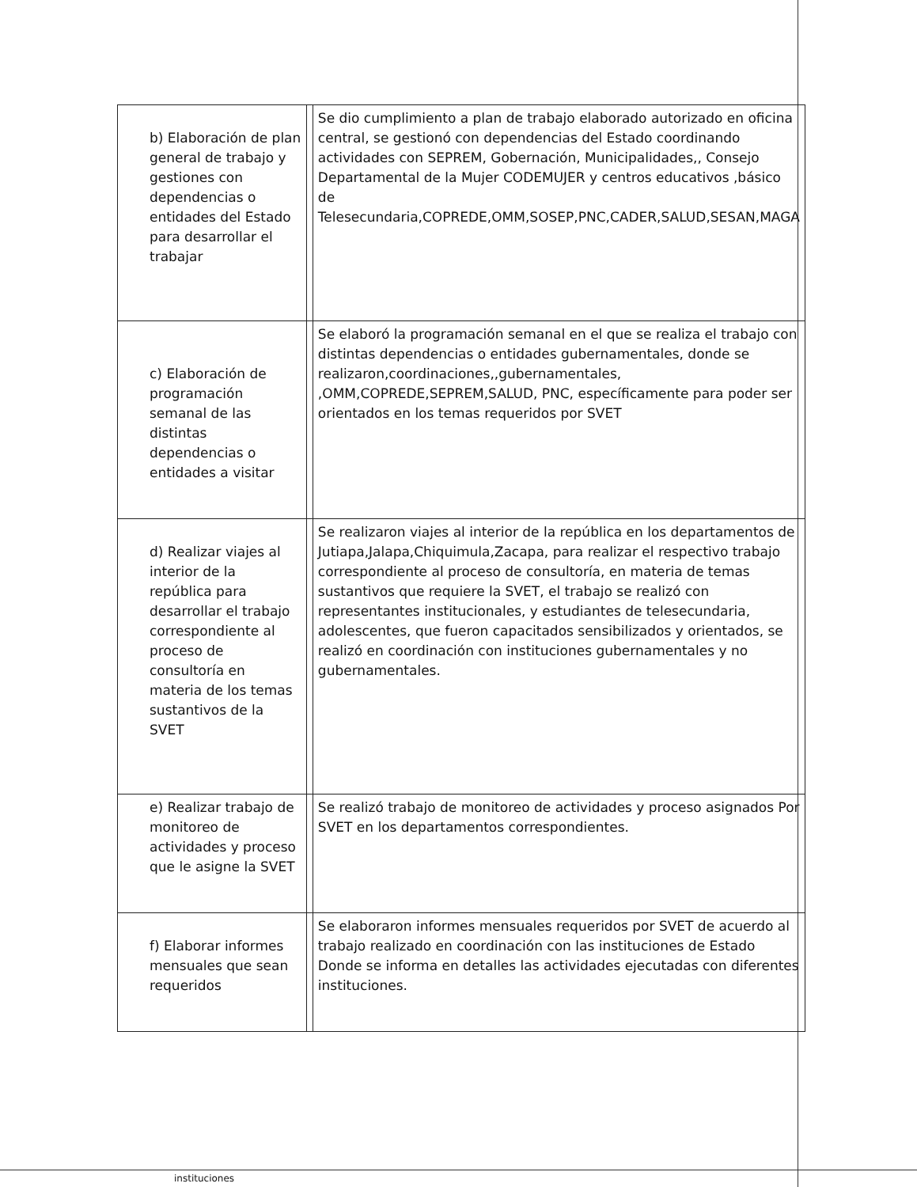| b) Elaboración de plan general de trabajo y gestiones con dependencias o entidades del Estado para desarrollar el trabajar | | Se dio cumplimiento a plan de trabajo elaborado autorizado en oficina central, se gestionó con dependencias del Estado coordinando actividades con SEPREM, Gobernación, Municipalidades,, Consejo Departamental de la Mujer CODEMUJER y centros educativos ,básico de Telesecundaria,COPREDE,OMM,SOSEP,PNC,CADER,SALUD,SESAN,MAGA |
| c) Elaboración de programación semanal de las distintas dependencias o entidades a visitar | | Se elaboró la programación semanal en el que se realiza el trabajo con distintas dependencias o entidades gubernamentales, donde se realizaron,coordinaciones,,gubernamentales, ,OMM,COPREDE,SEPREM,SALUD, PNC, específicamente para poder ser orientados en los temas requeridos por SVET |
| d) Realizar viajes al interior de la república para desarrollar el trabajo correspondiente al proceso de consultoría en materia de los temas sustantivos de la SVET | | Se realizaron viajes al interior de la república en los departamentos de Jutiapa,Jalapa,Chiquimula,Zacapa, para realizar el respectivo trabajo correspondiente al proceso de consultoría, en materia de temas sustantivos que requiere la SVET, el trabajo se realizó con representantes institucionales, y estudiantes de telesecundaria, adolescentes, que fueron capacitados sensibilizados y orientados, se realizó en coordinación con instituciones gubernamentales y no gubernamentales. |
| e) Realizar trabajo de monitoreo de actividades y proceso que le asigne la SVET | | Se realizó trabajo de monitoreo de actividades y proceso asignados Por SVET en los departamentos correspondientes. |
| f) Elaborar informes mensuales que sean requeridos | | Se elaboraron informes mensuales requeridos por SVET de acuerdo al trabajo realizado en coordinación con las instituciones de Estado Donde se informa en detalles las actividades ejecutadas con diferentes instituciones. |
instituciones